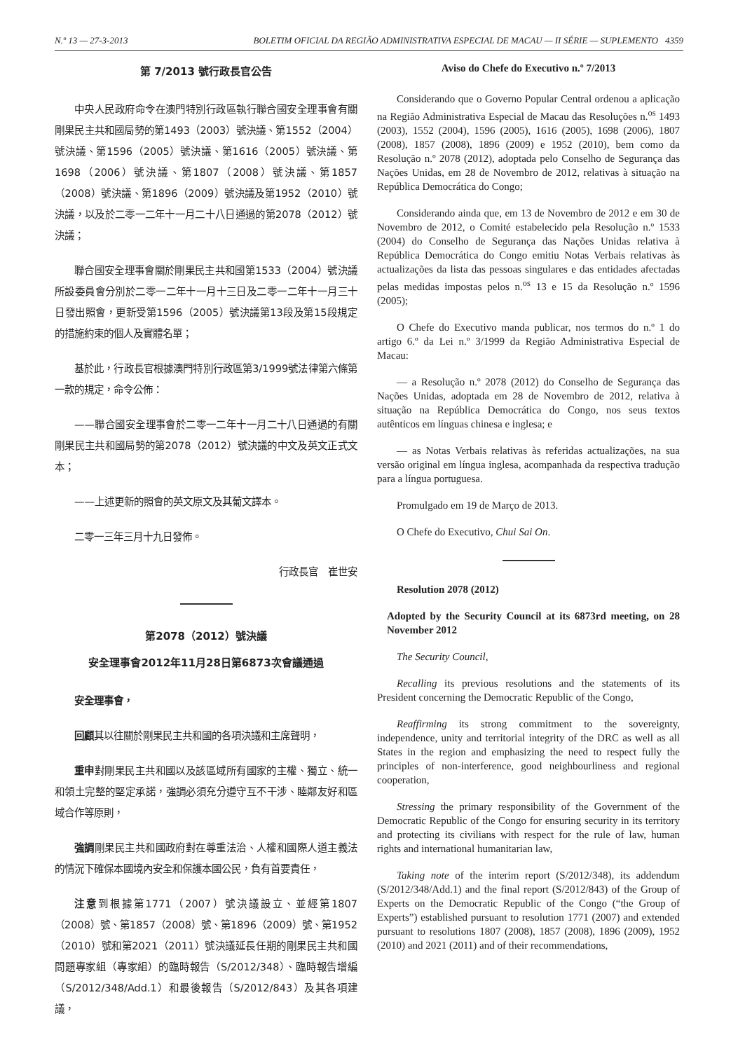N.º 13 — 27-3-2013 BOLETIM OFICIAL DA REGIÃO ADMINISTRATIVA ESPECIAL DE MACAU — II SÉRIE — SUPLEMENTO 4359
第 7/2013 號行政長官公告
中央人民政府命令在澳門特別行政區執行聯合國安全理事會有關剛果民主共和國局勢的第1493（2003）號決議、第1552（2004）號決議、第1596（2005）號決議、第1616（2005）號決議、第1698（2006）號決議、第1807（2008）號決議、第1857（2008）號決議、第1896（2009）號決議及第1952（2010）號決議，以及於二零一二年十一月二十八日通過的第2078（2012）號決議；
聯合國安全理事會關於剛果民主共和國第1533（2004）號決議所設委員會分別於二零一二年十一月十三日及二零一二年十一月三十日發出照會，更新受第1596（2005）號決議第13段及第15段規定的措施約束的個人及實體名單；
基於此，行政長官根據澳門特別行政區第3/1999號法律第六條第一款的規定，命令公佈：
——聯合國安全理事會於二零一二年十一月二十八日通過的有關剛果民主共和國局勢的第2078（2012）號決議的中文及英文正式文本；
——上述更新的照會的英文原文及其葡文譯本。
二零一三年三月十九日發佈。
行政長官　崔世安
第2078（2012）號決議
安全理事會2012年11月28日第6873次會議通過
安全理事會，
回顧其以往關於剛果民主共和國的各項決議和主席聲明，
重申對剛果民主共和國以及該區域所有國家的主權、獨立、統一和領土完整的堅定承諾，強調必須充分遵守互不干涉、睦鄰友好和區域合作等原則，
強調剛果民主共和國政府對在尊重法治、人權和國際人道主義法的情況下確保本國境內安全和保護本國公民，負有首要責任，
注意到根據第1771（2007）號決議設立、並經第1807（2008）號、第1857（2008）號、第1896（2009）號、第1952（2010）號和第2021（2011）號決議延長任期的剛果民主共和國問題專家組（專家組）的臨時報告（S/2012/348）、臨時報告增編（S/2012/348/Add.1）和最後報告（S/2012/843）及其各項建議，
Aviso do Chefe do Executivo n.º 7/2013
Considerando que o Governo Popular Central ordenou a aplicação na Região Administrativa Especial de Macau das Resoluções n.<sup>os</sup> 1493 (2003), 1552 (2004), 1596 (2005), 1616 (2005), 1698 (2006), 1807 (2008), 1857 (2008), 1896 (2009) e 1952 (2010), bem como da Resolução n.º 2078 (2012), adoptada pelo Conselho de Segurança das Nações Unidas, em 28 de Novembro de 2012, relativas à situação na República Democrática do Congo;
Considerando ainda que, em 13 de Novembro de 2012 e em 30 de Novembro de 2012, o Comité estabelecido pela Resolução n.º 1533 (2004) do Conselho de Segurança das Nações Unidas relativa à República Democrática do Congo emitiu Notas Verbais relativas às actualizações da lista das pessoas singulares e das entidades afectadas pelas medidas impostas pelos n.<sup>os</sup> 13 e 15 da Resolução n.º 1596 (2005);
O Chefe do Executivo manda publicar, nos termos do n.º 1 do artigo 6.º da Lei n.º 3/1999 da Região Administrativa Especial de Macau:
— a Resolução n.º 2078 (2012) do Conselho de Segurança das Nações Unidas, adoptada em 28 de Novembro de 2012, relativa à situação na República Democrática do Congo, nos seus textos autênticos em línguas chinesa e inglesa; e
— as Notas Verbais relativas às referidas actualizações, na sua versão original em língua inglesa, acompanhada da respectiva tradução para a língua portuguesa.
Promulgado em 19 de Março de 2013.
O Chefe do Executivo, Chui Sai On.
Resolution 2078 (2012)
Adopted by the Security Council at its 6873rd meeting, on 28 November 2012
The Security Council,
Recalling its previous resolutions and the statements of its President concerning the Democratic Republic of the Congo,
Reaffirming its strong commitment to the sovereignty, independence, unity and territorial integrity of the DRC as well as all States in the region and emphasizing the need to respect fully the principles of non-interference, good neighbourliness and regional cooperation,
Stressing the primary responsibility of the Government of the Democratic Republic of the Congo for ensuring security in its territory and protecting its civilians with respect for the rule of law, human rights and international humanitarian law,
Taking note of the interim report (S/2012/348), its addendum (S/2012/348/Add.1) and the final report (S/2012/843) of the Group of Experts on the Democratic Republic of the Congo (“the Group of Experts”) established pursuant to resolution 1771 (2007) and extended pursuant to resolutions 1807 (2008), 1857 (2008), 1896 (2009), 1952 (2010) and 2021 (2011) and of their recommendations,